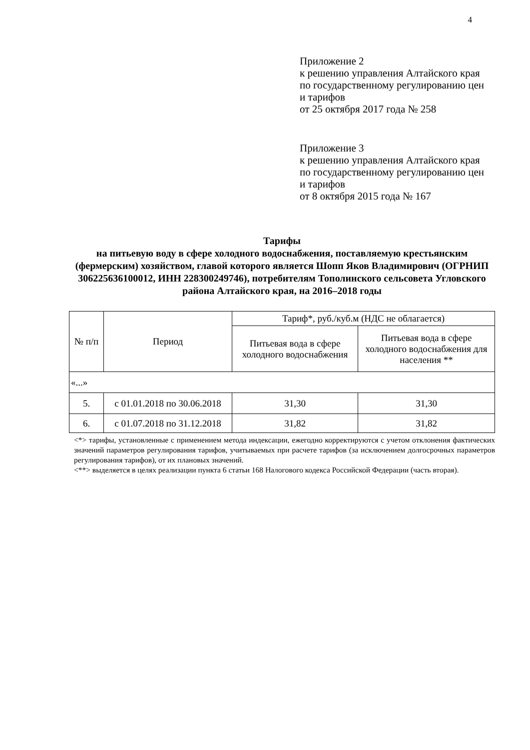4
Приложение 2
к решению управления Алтайского края
по государственному регулированию цен
и тарифов
от 25 октября 2017 года № 258
Приложение 3
к решению управления Алтайского края
по государственному регулированию цен
и тарифов
от 8 октября 2015 года № 167
Тарифы
на питьевую воду в сфере холодного водоснабжения, поставляемую крестьянским (фермерским) хозяйством, главой которого является Шопп Яков Владимирович (ОГРНИП 306225636100012, ИНН 228300249746), потребителям Тополинского сельсовета Угловского района Алтайского края, на 2016–2018 годы
| № п/п | Период | Тариф*, руб./куб.м (НДС не облагается) | |
| --- | --- | --- | --- |
| | | Питьевая вода в сфере холодного водоснабжения | Питьевая вода в сфере холодного водоснабжения для населения ** |
| «...» | | | |
| 5. | с 01.01.2018 по 30.06.2018 | 31,30 | 31,30 |
| 6. | с 01.07.2018 по 31.12.2018 | 31,82 | 31,82 |
<*> тарифы, установленные с применением метода индексации, ежегодно корректируются с учетом отклонения фактических значений параметров регулирования тарифов, учитываемых при расчете тарифов (за исключением долгосрочных параметров регулирования тарифов), от их плановых значений.
<**> выделяется в целях реализации пункта 6 статьи 168 Налогового кодекса Российской Федерации (часть вторая).